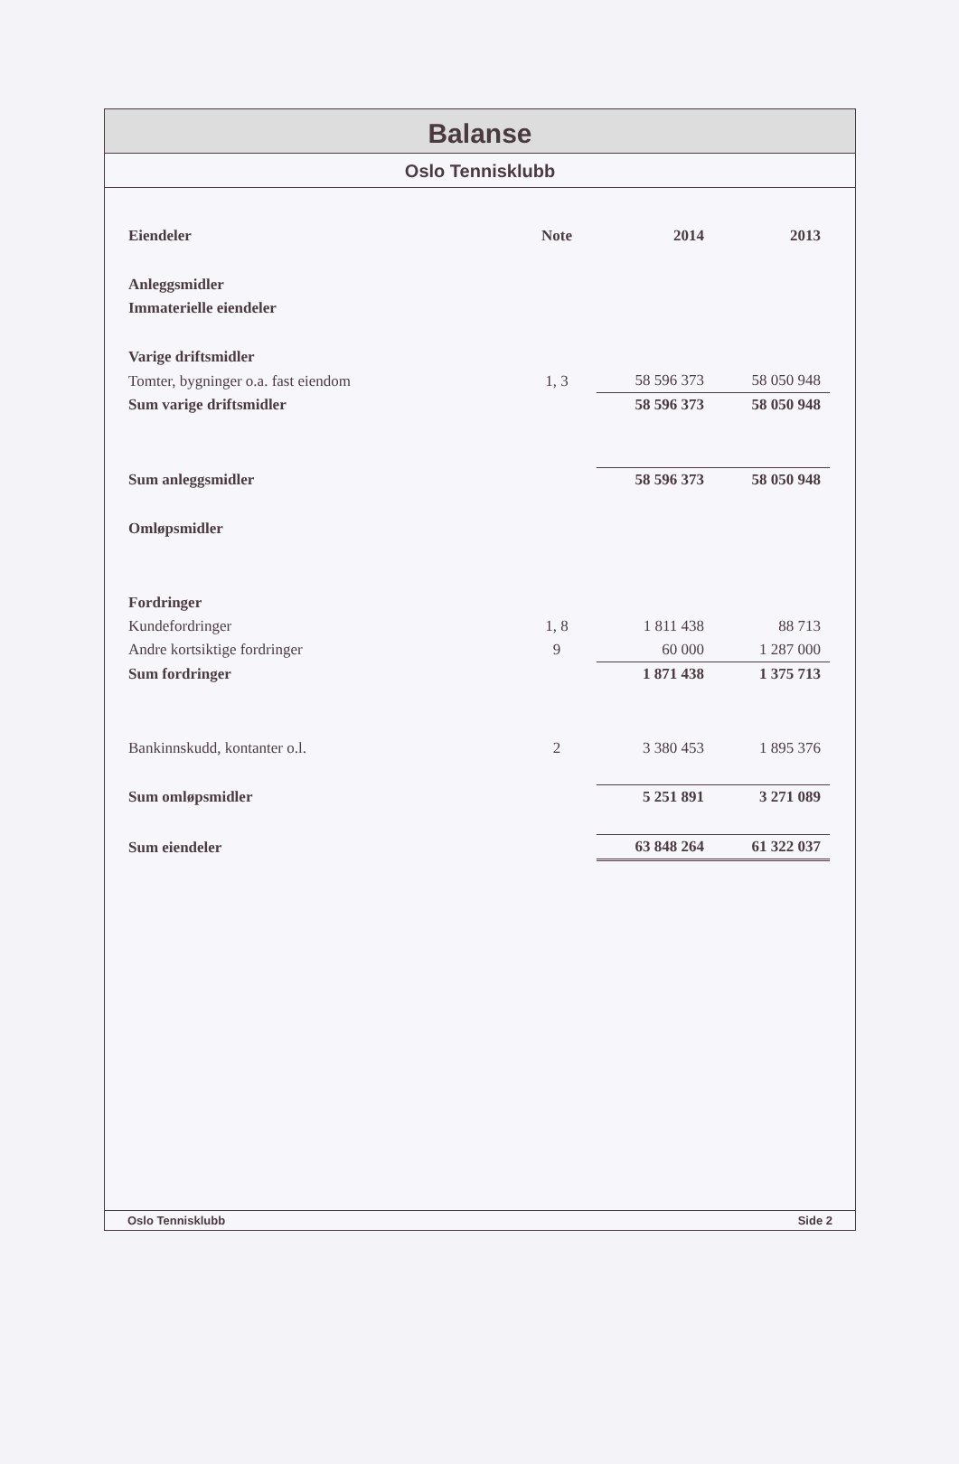Balanse
Oslo Tennisklubb
| Eiendeler | Note | 2014 | 2013 |
| --- | --- | --- | --- |
| Anleggsmidler | | | |
| Immaterielle eiendeler | | | |
| Varige driftsmidler | | | |
| Tomter, bygninger o.a. fast eiendom | 1, 3 | 58 596 373 | 58 050 948 |
| Sum varige driftsmidler | | 58 596 373 | 58 050 948 |
| Sum anleggsmidler | | 58 596 373 | 58 050 948 |
| Omløpsmidler | | | |
| Fordringer | | | |
| Kundefordringer | 1, 8 | 1 811 438 | 88 713 |
| Andre kortsiktige fordringer | 9 | 60 000 | 1 287 000 |
| Sum fordringer | | 1 871 438 | 1 375 713 |
| Bankinnskudd, kontanter o.l. | 2 | 3 380 453 | 1 895 376 |
| Sum omløpsmidler | | 5 251 891 | 3 271 089 |
| Sum eiendeler | | 63 848 264 | 61 322 037 |
Oslo Tennisklubb Side 2